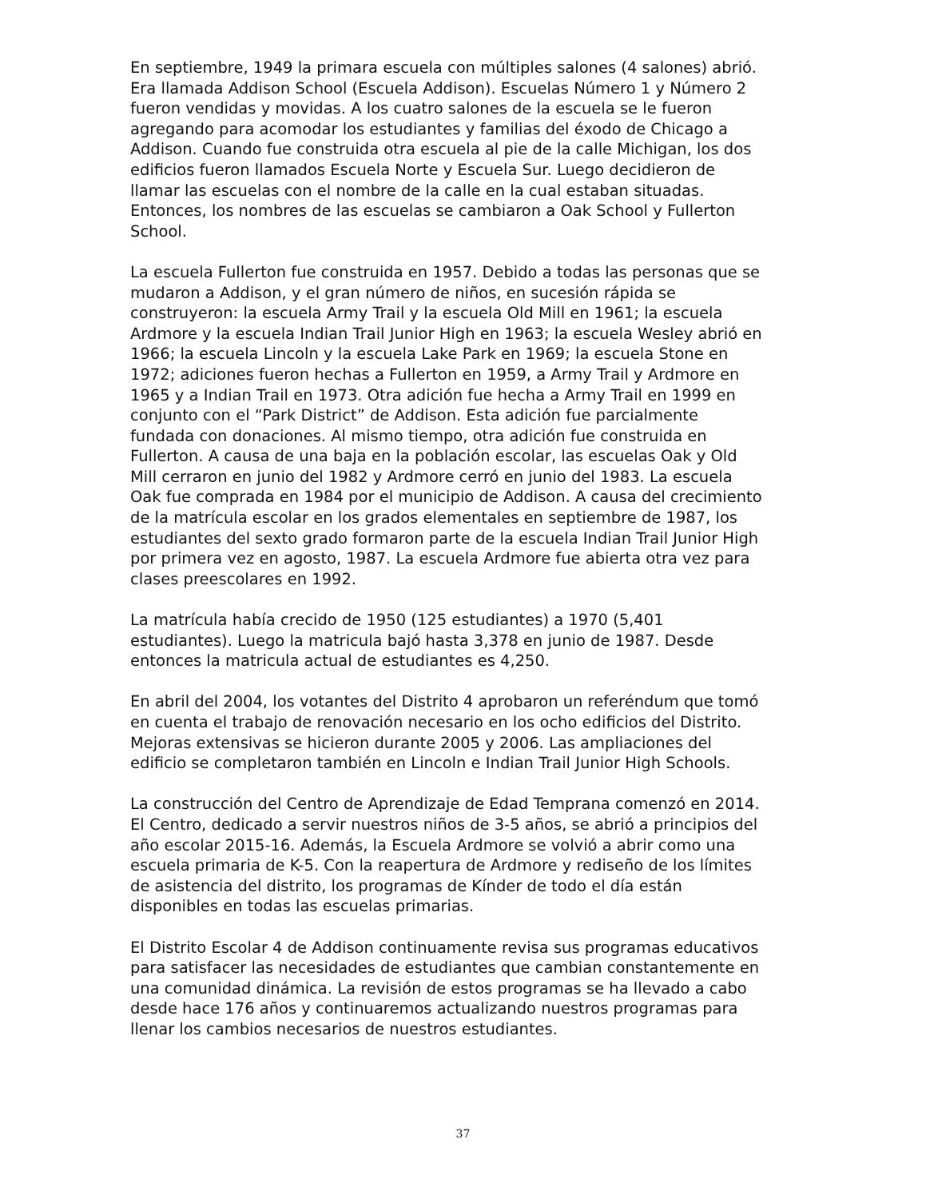En septiembre, 1949 la primara escuela con múltiples salones (4 salones) abrió. Era llamada Addison School (Escuela Addison). Escuelas Número 1 y Número 2 fueron vendidas y movidas. A los cuatro salones de la escuela se le fueron agregando para acomodar los estudiantes y familias del éxodo de Chicago a Addison. Cuando fue construida otra escuela al pie de la calle Michigan, los dos edificios fueron llamados Escuela Norte y Escuela Sur. Luego decidieron de llamar las escuelas con el nombre de la calle en la cual estaban situadas. Entonces, los nombres de las escuelas se cambiaron a Oak School y Fullerton School.
La escuela Fullerton fue construida en 1957. Debido a todas las personas que se mudaron a Addison, y el gran número de niños, en sucesión rápida se construyeron: la escuela Army Trail y la escuela Old Mill en 1961; la escuela Ardmore y la escuela Indian Trail Junior High en 1963; la escuela Wesley abrió en 1966; la escuela Lincoln y la escuela Lake Park en 1969; la escuela Stone en 1972; adiciones fueron hechas a Fullerton en 1959, a Army Trail y Ardmore en 1965 y a Indian Trail en 1973. Otra adición fue hecha a Army Trail en 1999 en conjunto con el “Park District” de Addison. Esta adición fue parcialmente fundada con donaciones. Al mismo tiempo, otra adición fue construida en Fullerton. A causa de una baja en la población escolar, las escuelas Oak y Old Mill cerraron en junio del 1982 y Ardmore cerró en junio del 1983. La escuela Oak fue comprada en 1984 por el municipio de Addison. A causa del crecimiento de la matrícula escolar en los grados elementales en septiembre de 1987, los estudiantes del sexto grado formaron parte de la escuela Indian Trail Junior High por primera vez en agosto, 1987. La escuela Ardmore fue abierta otra vez para clases preescolares en 1992.
La matrícula había crecido de 1950 (125 estudiantes) a 1970 (5,401 estudiantes). Luego la matricula bajó hasta 3,378 en junio de 1987. Desde entonces la matricula actual de estudiantes es 4,250.
En abril del 2004, los votantes del Distrito 4 aprobaron un referéndum que tomó en cuenta el trabajo de renovación necesario en los ocho edificios del Distrito. Mejoras extensivas se hicieron durante 2005 y 2006. Las ampliaciones del edificio se completaron también en Lincoln e Indian Trail Junior High Schools.
La construcción del Centro de Aprendizaje de Edad Temprana comenzó en 2014. El Centro, dedicado a servir nuestros niños de 3-5 años, se abrió a principios del año escolar 2015-16. Además, la Escuela Ardmore se volvió a abrir como una escuela primaria de K-5. Con la reapertura de Ardmore y rediseño de los límites de asistencia del distrito, los programas de Kínder de todo el día están disponibles en todas las escuelas primarias.
El Distrito Escolar 4 de Addison continuamente revisa sus programas educativos para satisfacer las necesidades de estudiantes que cambian constantemente en una comunidad dinámica. La revisión de estos programas se ha llevado a cabo desde hace 176 años y continuaremos actualizando nuestros programas para llenar los cambios necesarios de nuestros estudiantes.
37